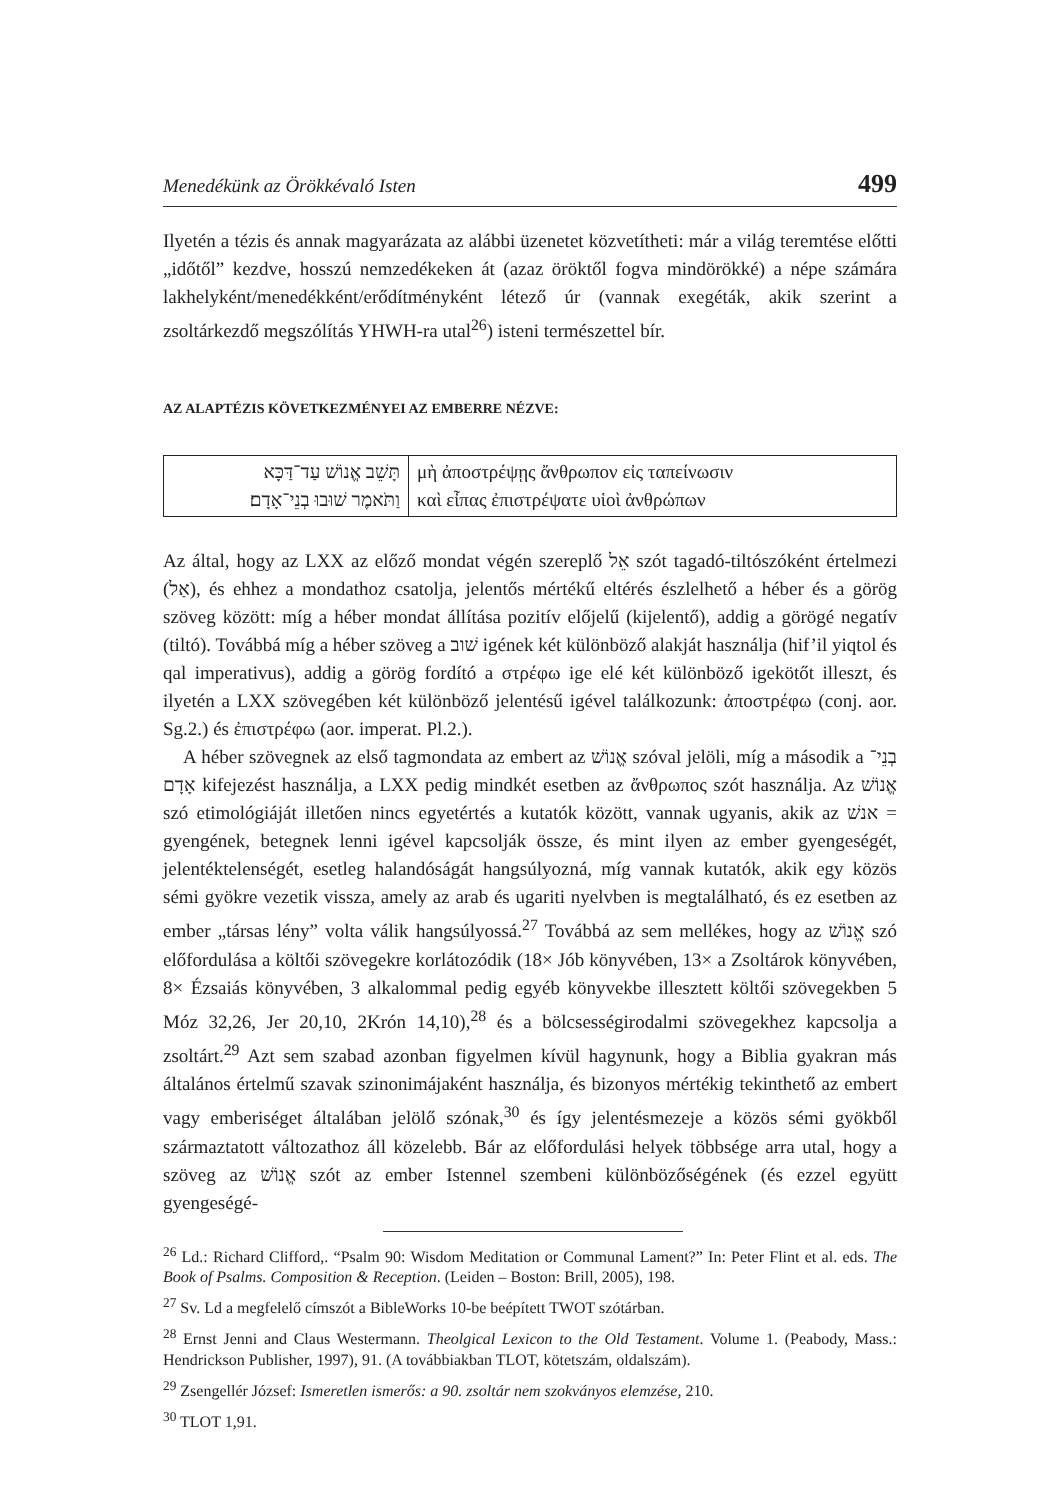Menedékünk az Örökkévaló Isten 499
Ilyetén a tézis és annak magyarázata az alábbi üzenetet közvetítheti: már a világ teremtése előtti „időtől” kezdve, hosszú nemzedékeken át (azaz öröktől fogva mindörökké) a népe számára lakhelyként/menedékként/erődítményként létező úr (vannak exegéták, akik szerint a zsoltárkezdő megszólítás YHWH-ra utal<sup>26</sup>) isteni természettel bír.
AZ ALAPTÉZIS KÖVETKEZMÉNYEI AZ EMBERRE NÉZVE:
| תָּשֵׁב אֱנוֹשׁ עַד־דַּכָּא וַתֹּאמֶר שׁוּבוּ בְנֵי־אָדָם׃ | μὴ ἀποστρέψῃς ἄνθρωπον εἰς ταπείνωσιν καὶ εἶπας ἐπιστρέψατε υἱοὶ ἀνθρώπων |
Az által, hogy az LXX az előző mondat végén szereplő אֵל szót tagadó-tiltószóként értelmezi (אַל), és ehhez a mondathoz csatolja, jelentős mértékű eltérés észlelhető a héber és a görög szöveg között: míg a héber mondat állítása pozitív előjelű (kijelentő), addig a görögé negatív (tiltó). Továbbá míg a héber szöveg a שׁוב igének két különböző alakját használja (hif’il yiqtol és qal imperativus), addig a görög fordító a στρέφω ige elé két különböző igekötőt illeszt, és ilyetén a LXX szövegében két különböző jelentésű igével találkozunk: ἀποστρέφω (conj. aor. Sg.2.) és ἐπιστρέφω (aor. imperat. Pl.2.).
A héber szövegnek az első tagmondata az embert az אֱנוֹשׁ szóval jelöli, míg a második a בְנֵי־אָדָם kifejezést használja, a LXX pedig mindkét esetben az ἄνθρωπος szót használja. Az אֱנוֹשׁ szó etimológiáját illetően nincs egyetértés a kutatók között, vannak ugyanis, akik az אנשׁ = gyengének, betegnek lenni igével kapcsolják össze, és mint ilyen az ember gyengeségét, jelentéktelenségét, esetleg halandóságát hangsúlyozná, míg vannak kutatók, akik egy közös sémi gyökre vezetik vissza, amely az arab és ugariti nyelvben is megtalálható, és ez esetben az ember „társas lény” volta válik hangsúlyossá.<sup>27</sup> Továbbá az sem mellékes, hogy az אֱנוֹשׁ szó előfordulása a költői szövegekre korlátozódik (18× Jób könyvében, 13× a Zsoltárok könyvében, 8× Ézsaiás könyvében, 3 alkalommal pedig egyéb könyvekbe illesztett költői szövegekben 5 Móz 32,26, Jer 20,10, 2Krón 14,10),<sup>28</sup> és a bölcsességirodalmi szövegekhez kapcsolja a zsoltárt.<sup>29</sup> Azt sem szabad azonban figyelmen kívül hagynunk, hogy a Biblia gyakran más általános értelmű szavak szinonimájaként használja, és bizonyos mértékig tekinthető az embert vagy emberiséget általában jelölő szónak,<sup>30</sup> és így jelentésmezeje a közös sémi gyökből származtatott változathoz áll közelebb. Bár az előfordulási helyek többsége arra utal, hogy a szöveg az אֱנוֹשׁ szót az ember Istennel szembeni különbözőségének (és ezzel együtt gyengeségé-
<sup>26</sup> Ld.: Richard Clifford,. “Psalm 90: Wisdom Meditation or Communal Lament?” In: Peter Flint et al. eds. The Book of Psalms. Composition & Reception. (Leiden – Boston: Brill, 2005), 198.
<sup>27</sup> Sv. Ld a megfelelő címszót a BibleWorks 10-be beépített TWOT szótárban.
<sup>28</sup> Ernst Jenni and Claus Westermann. Theolgical Lexicon to the Old Testament. Volume 1. (Peabody, Mass.: Hendrickson Publisher, 1997), 91. (A továbbiakban TLOT, kötetszám, oldalszám).
<sup>29</sup> Zsengellér József: Ismeretlen ismerős: a 90. zsoltár nem szokványos elemzése, 210.
<sup>30</sup> TLOT 1,91.